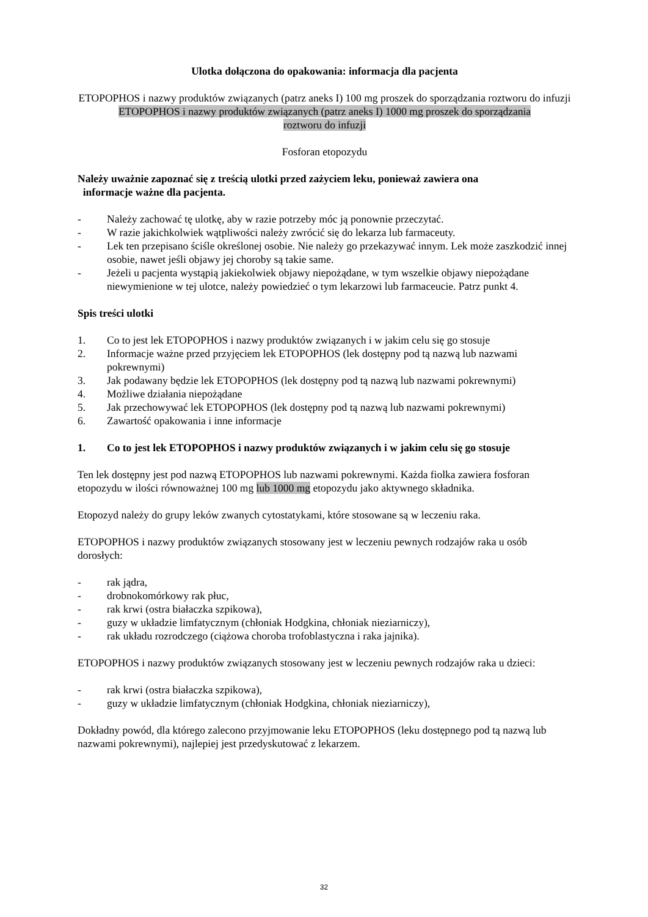Ulotka dołączona do opakowania: informacja dla pacjenta
ETOPOPHOS i nazwy produktów związanych (patrz aneks I) 100 mg proszek do sporządzania roztworu do infuzji
ETOPOPHOS i nazwy produktów związanych (patrz aneks I) 1000 mg proszek do sporządzania
roztworu do infuzji
Fosforan etopozydu
Należy uważnie zapoznać się z treścią ulotki przed zażyciem leku, ponieważ zawiera ona
informacje ważne dla pacjenta.
- Należy zachować tę ulotkę, aby w razie potrzeby móc ją ponownie przeczytać.
- W razie jakichkolwiek wątpliwości należy zwrócić się do lekarza lub farmaceuty.
- Lek ten przepisano ściśle określonej osobie. Nie należy go przekazywać innym. Lek może zaszkodzić innej osobie, nawet jeśli objawy jej choroby są takie same.
- Jeżeli u pacjenta wystąpią jakiekolwiek objawy niepożądane, w tym wszelkie objawy niepożądane niewymienione w tej ulotce, należy powiedzieć o tym lekarzowi lub farmaceucie. Patrz punkt 4.
Spis treści ulotki
1. Co to jest lek ETOPOPHOS i nazwy produktów związanych i w jakim celu się go stosuje
2. Informacje ważne przed przyjęciem lek ETOPOPHOS (lek dostępny pod tą nazwą lub nazwami pokrewnymi)
3. Jak podawany będzie lek ETOPOPHOS (lek dostępny pod tą nazwą lub nazwami pokrewnymi)
4. Możliwe działania niepożądane
5. Jak przechowywać lek ETOPOPHOS (lek dostępny pod tą nazwą lub nazwami pokrewnymi)
6. Zawartość opakowania i inne informacje
1. Co to jest lek ETOPOPHOS i nazwy produktów związanych i w jakim celu się go stosuje
Ten lek dostępny jest pod nazwą ETOPOPHOS lub nazwami pokrewnymi. Każda fiolka zawiera fosforan etopozydu w ilości równoważnej 100 mg lub 1000 mg etopozydu jako aktywnego składnika.
Etopozyd należy do grupy leków zwanych cytostatykami, które stosowane są w leczeniu raka.
ETOPOPHOS i nazwy produktów związanych stosowany jest w leczeniu pewnych rodzajów raka u osób dorosłych:
- rak jądra,
- drobnokomórkowy rak płuc,
- rak krwi (ostra białaczka szpikowa),
- guzy w układzie limfatycznym (chłoniak Hodgkina, chłoniak nieziarniczy),
- rak układu rozrodczego (ciążowa choroba trofoblastyczna i raka jajnika).
ETOPOPHOS i nazwy produktów związanych stosowany jest w leczeniu pewnych rodzajów raka u dzieci:
- rak krwi (ostra białaczka szpikowa),
- guzy w układzie limfatycznym (chłoniak Hodgkina, chłoniak nieziarniczy),
Dokładny powód, dla którego zalecono przyjmowanie leku ETOPOPHOS (leku dostępnego pod tą nazwą lub nazwami pokrewnymi), najlepiej jest przedyskutować z lekarzem.
32